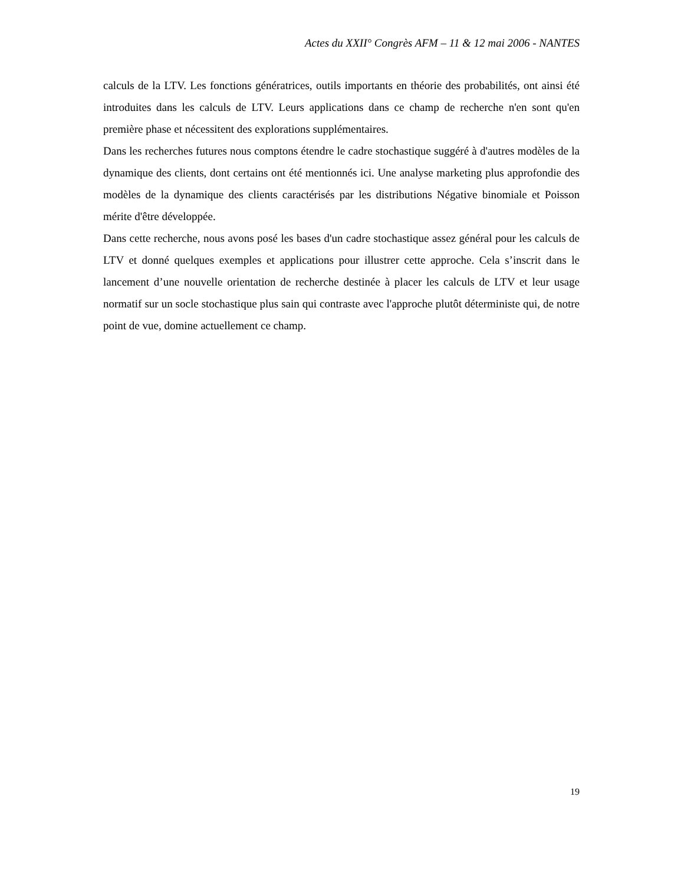Actes du XXII° Congrès AFM – 11 & 12 mai 2006 - NANTES
calculs de la LTV. Les fonctions génératrices, outils importants en théorie des probabilités, ont ainsi été introduites dans les calculs de LTV. Leurs applications dans ce champ de recherche n'en sont qu'en première phase et nécessitent des explorations supplémentaires.
Dans les recherches futures nous comptons étendre le cadre stochastique suggéré à d'autres modèles de la dynamique des clients, dont certains ont été mentionnés ici. Une analyse marketing plus approfondie des modèles de la dynamique des clients caractérisés par les distributions Négative binomiale et Poisson mérite d'être développée.
Dans cette recherche, nous avons posé les bases d'un cadre stochastique assez général pour les calculs de LTV et donné quelques exemples et applications pour illustrer cette approche. Cela s’inscrit dans le lancement d’une nouvelle orientation de recherche destinée à placer les calculs de LTV et leur usage normatif sur un socle stochastique plus sain qui contraste avec l'approche plutôt déterministe qui, de notre point de vue, domine actuellement ce champ.
19